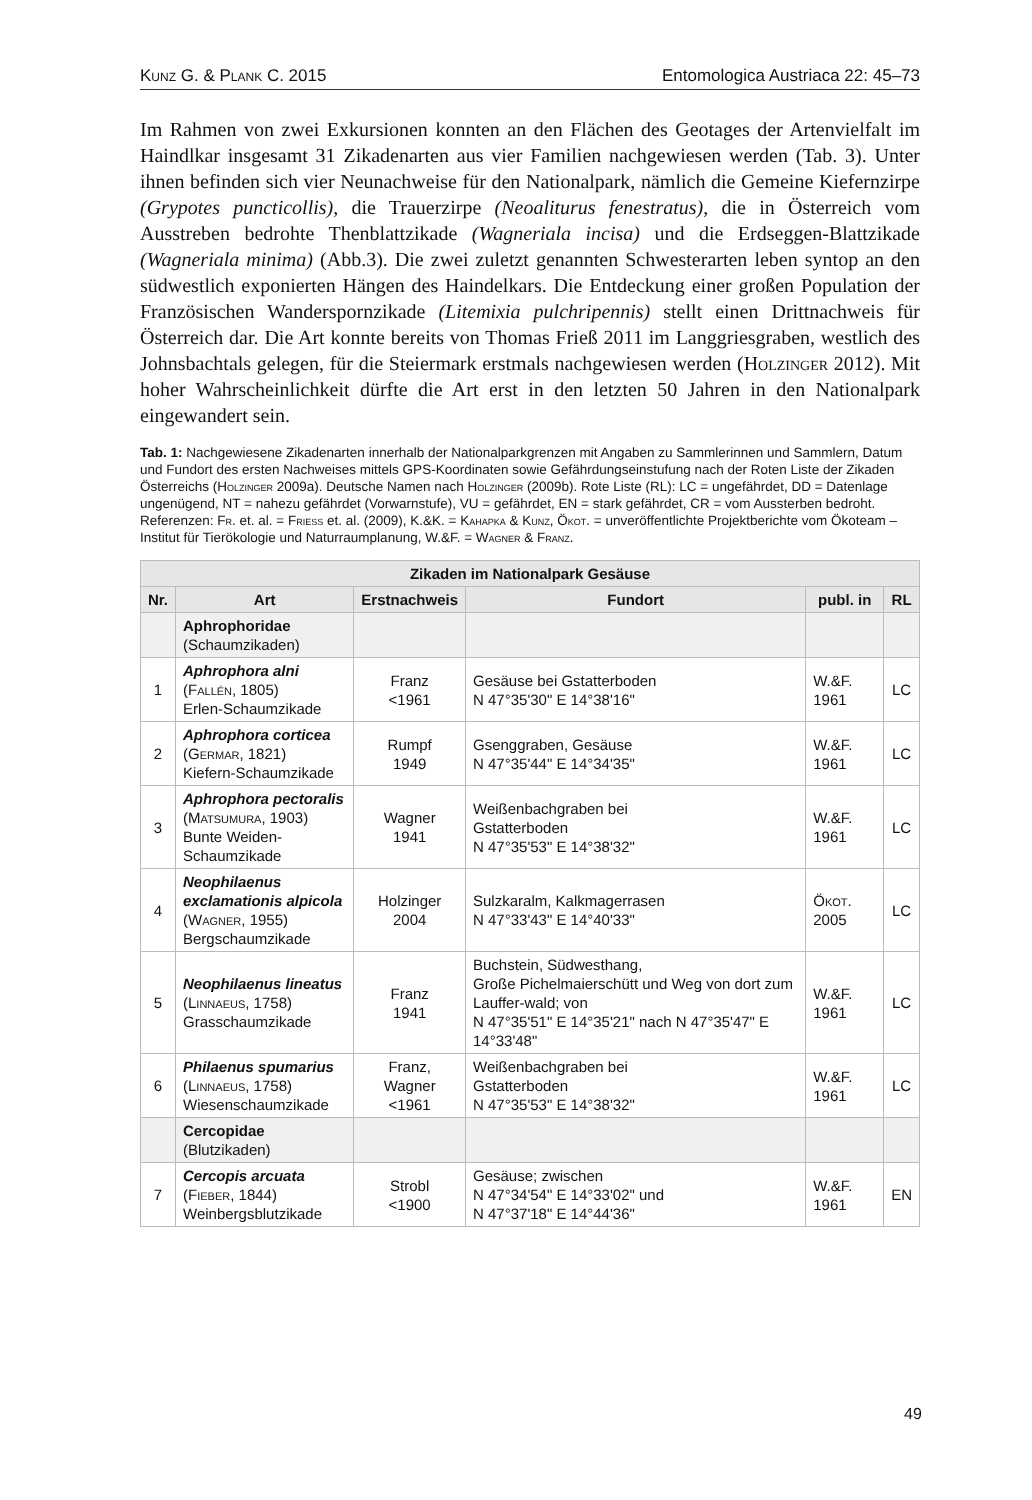Kunz G. & Plank C. 2015 Entomologica Austriaca 22: 45–73
Im Rahmen von zwei Exkursionen konnten an den Flächen des Geotages der Artenvielfalt im Haindlkar insgesamt 31 Zikadenarten aus vier Familien nachgewiesen werden (Tab. 3). Unter ihnen befinden sich vier Neunachweise für den Nationalpark, nämlich die Gemeine Kiefernzirpe (Grypotes puncticollis), die Trauerzirpe (Neoaliturus fenestratus), die in Österreich vom Ausstreben bedrohte Thenblattzikade (Wagneriala incisa) und die Erdseggen-Blattzikade (Wagneriala minima) (Abb.3). Die zwei zuletzt genannten Schwesterarten leben syntop an den südwestlich exponierten Hängen des Haindelkars. Die Entdeckung einer großen Population der Französischen Wanderspornzikade (Litemixia pulchripennis) stellt einen Drittnachweis für Österreich dar. Die Art konnte bereits von Thomas Frieß 2011 im Langgriesgraben, westlich des Johnsbachtals gelegen, für die Steiermark erstmals nachgewiesen werden (Holzinger 2012). Mit hoher Wahrscheinlichkeit dürfte die Art erst in den letzten 50 Jahren in den Nationalpark eingewandert sein.
Tab. 1: Nachgewiesene Zikadenarten innerhalb der Nationalparkgrenzen mit Angaben zu Sammlerinnen und Sammlern, Datum und Fundort des ersten Nachweises mittels GPS-Koordinaten sowie Gefährdungseinstufung nach der Roten Liste der Zikaden Österreichs (Holzinger 2009a). Deutsche Namen nach Holzinger (2009b). Rote Liste (RL): LC = ungefährdet, DD = Datenlage ungenügend, NT = nahezu gefährdet (Vorwarnstufe), VU = gefährdet, EN = stark gefährdet, CR = vom Aussterben bedroht. Referenzen: Fr. et. al. = Friess et. al. (2009), K.&K. = Kahapka & Kunz, Ökot. = unveröffentlichte Projektberichte vom Ökoteam – Institut für Tierökologie und Naturraumplanung, W.&F. = Wagner & Franz.
| Zikaden im Nationalpark Gesäuse | | | | | |
| --- | --- | --- | --- | --- | --- |
| Nr. | Art | Erstnachweis | Fundort | publ. in | RL |
| | Aphrophoridae (Schaumzikaden) | | | | |
| 1 | Aphrophora alni ( Fallén , 1805) Erlen-Schaumzikade | Franz <1961 | Gesäuse bei Gstatterboden N 47°35'30" E 14°38'16" | W.&F. 1961 | LC |
| 2 | Aphrophora corticea ( Germar , 1821) Kiefern-Schaumzikade | Rumpf 1949 | Gsenggraben, Gesäuse N 47°35'44" E 14°34'35" | W.&F. 1961 | LC |
| 3 | Aphrophora pectoralis ( Matsumura , 1903) Bunte Weiden- Schaumzikade | Wagner 1941 | Weißenbachgraben bei Gstatterboden N 47°35'53" E 14°38'32" | W.&F. 1961 | LC |
| 4 | Neophilaenus exclamationis alpicola ( Wagner , 1955) Bergschaumzikade | Holzinger 2004 | Sulzkaralm, Kalkmagerrasen N 47°33'43" E 14°40'33" | Ökot. 2005 | LC |
| 5 | Neophilaenus lineatus ( Linnaeus , 1758) Grasschaumzikade | Franz 1941 | Buchstein, Südwesthang, Große Pichelmaierschütt und Weg von dort zum Lauffer-wald; von N 47°35'51" E 14°35'21" nach N 47°35'47" E 14°33'48" | W.&F. 1961 | LC |
| 6 | Philaenus spumarius ( Linnaeus , 1758) Wiesenschaumzikade | Franz, Wagner <1961 | Weißenbachgraben bei Gstatterboden N 47°35'53" E 14°38'32" | W.&F. 1961 | LC |
| | Cercopidae (Blutzikaden) | | | | |
| 7 | Cercopis arcuata ( Fieber , 1844) Weinbergsblutzikade | Strobl <1900 | Gesäuse; zwischen N 47°34'54" E 14°33'02" und N 47°37'18" E 14°44'36" | W.&F. 1961 | EN |
49